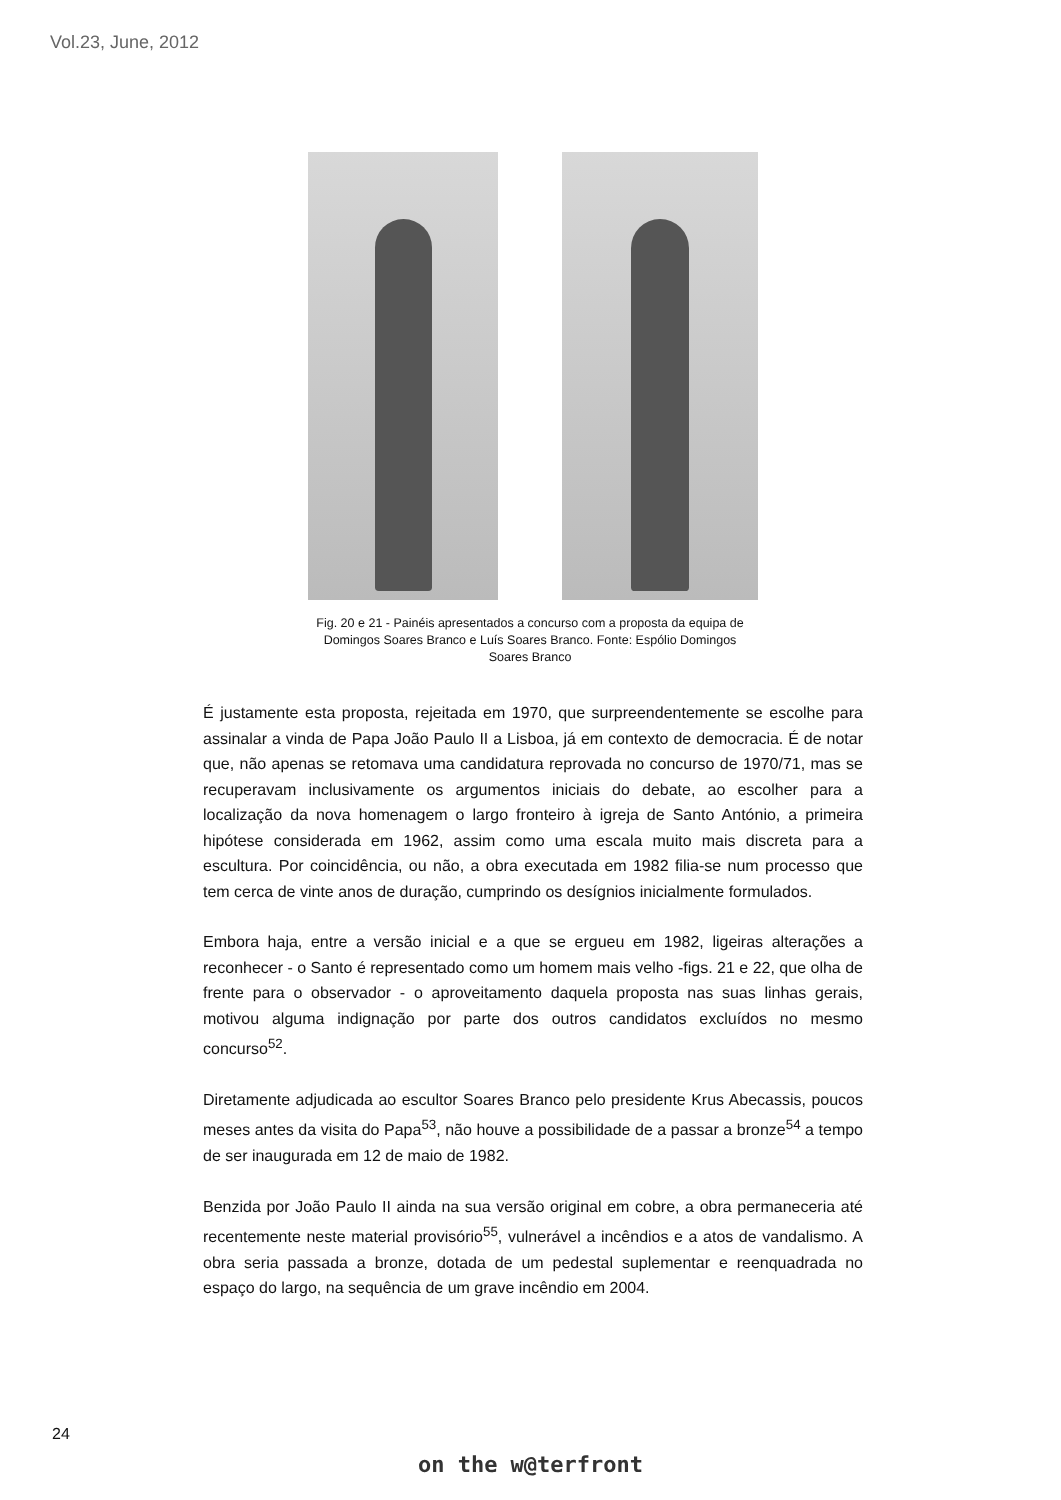Vol.23, June, 2012
Fig. 20 e 21 - Painéis apresentados a concurso com a proposta da equipa de Domingos Soares Branco e Luís Soares Branco. Fonte: Espólio Domingos Soares Branco
É justamente esta proposta, rejeitada em 1970, que surpreendentemente se escolhe para assinalar a vinda de Papa João Paulo II a Lisboa, já em contexto de democracia. É de notar que, não apenas se retomava uma candidatura reprovada no concurso de 1970/71, mas se recuperavam inclusivamente os argumentos iniciais do debate, ao escolher para a localização da nova homenagem o largo fronteiro à igreja de Santo António, a primeira hipótese considerada em 1962, assim como uma escala muito mais discreta para a escultura. Por coincidência, ou não, a obra executada em 1982 filia-se num processo que tem cerca de vinte anos de duração, cumprindo os desígnios inicialmente formulados.
Embora haja, entre a versão inicial e a que se ergueu em 1982, ligeiras alterações a reconhecer - o Santo é representado como um homem mais velho -figs. 21 e 22, que olha de frente para o observador - o aproveitamento daquela proposta nas suas linhas gerais, motivou alguma indignação por parte dos outros candidatos excluídos no mesmo concurso<sup>52</sup>.
Diretamente adjudicada ao escultor Soares Branco pelo presidente Krus Abecassis, poucos meses antes da visita do Papa<sup>53</sup>, não houve a possibilidade de a passar a bronze<sup>54</sup> a tempo de ser inaugurada em 12 de maio de 1982.
Benzida por João Paulo II ainda na sua versão original em cobre, a obra permaneceria até recentemente neste material provisório<sup>55</sup>, vulnerável a incêndios e a atos de vandalismo. A obra seria passada a bronze, dotada de um pedestal suplementar e reenquadrada no espaço do largo, na sequência de um grave incêndio em 2004.
24
on the w@terfront